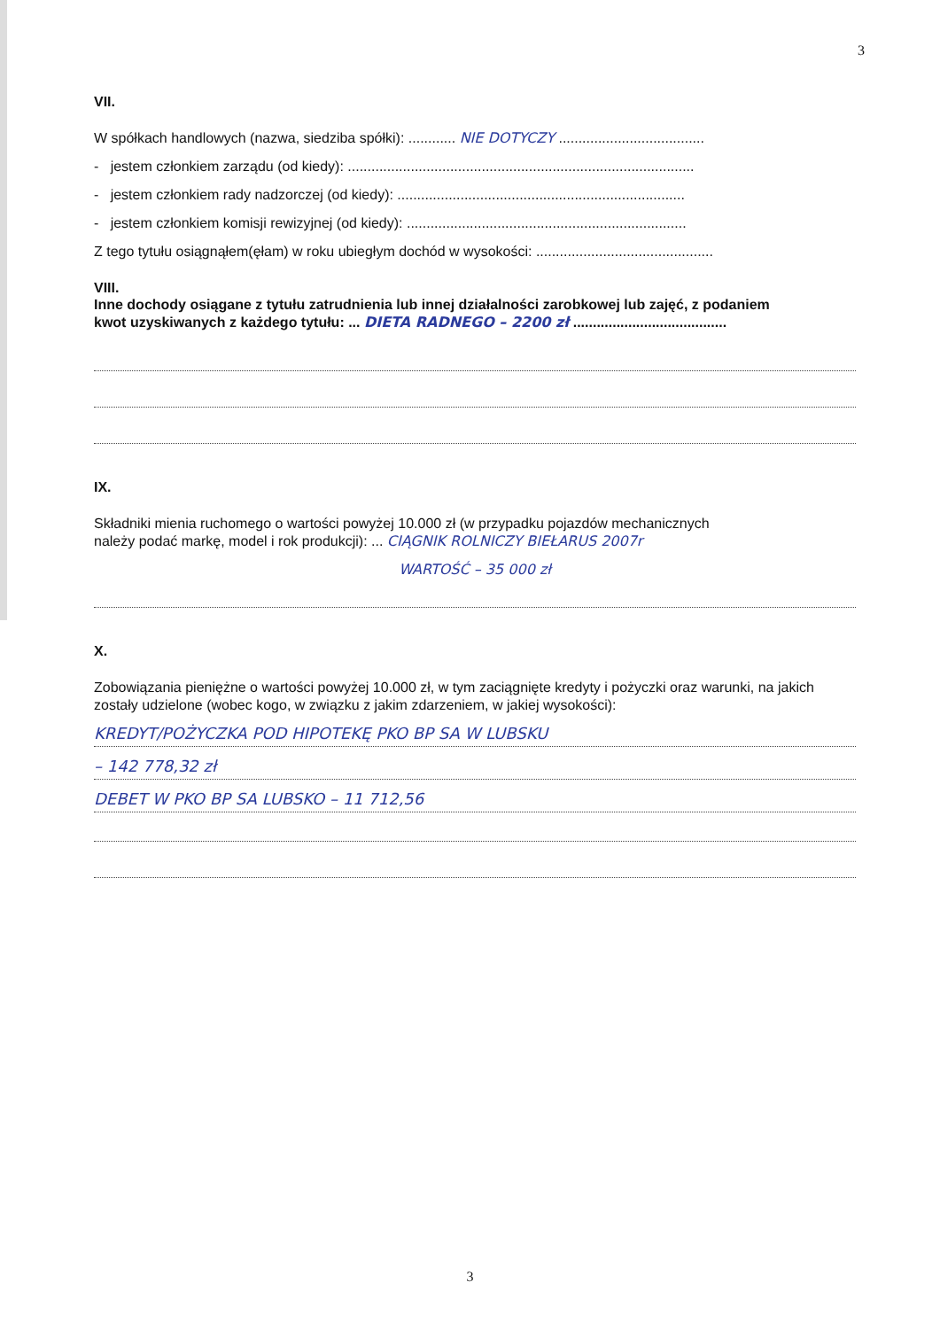3
VII.
W spółkach handlowych (nazwa, siedziba spółki): ............ NIE DOTYCZY .....................................
- jestem członkiem zarządu (od kiedy): ........................................................................................
- jestem członkiem rady nadzorczej (od kiedy): .........................................................................
- jestem członkiem komisji rewizyjnej (od kiedy): .......................................................................
Z tego tytułu osiągnąłem(ęłam) w roku ubiegłym dochód w wysokości: .............................................
VIII.
Inne dochody osiągane z tytułu zatrudnienia lub innej działalności zarobkowej lub zajęć, z podaniem
kwot uzyskiwanych z każdego tytułu: ... DIETA RADNEGO – 2200 zł .......................................
IX.
Składniki mienia ruchomego o wartości powyżej 10.000 zł (w przypadku pojazdów mechanicznych
należy podać markę, model i rok produkcji): ... CIĄGNIK ROLNICZY BIEŁARUS 2007r
WARTOŚĆ – 35 000 zł
X.
Zobowiązania pieniężne o wartości powyżej 10.000 zł, w tym zaciągnięte kredyty i pożyczki oraz warunki, na jakich zostały udzielone (wobec kogo, w związku z jakim zdarzeniem, w jakiej wysokości):
KREDYT/POŻYCZKA POD HIPOTEKĘ PKO BP SA W LUBSKU
– 142 778,32 zł
DEBET W PKO BP SA LUBSKO – 11 712,56
3